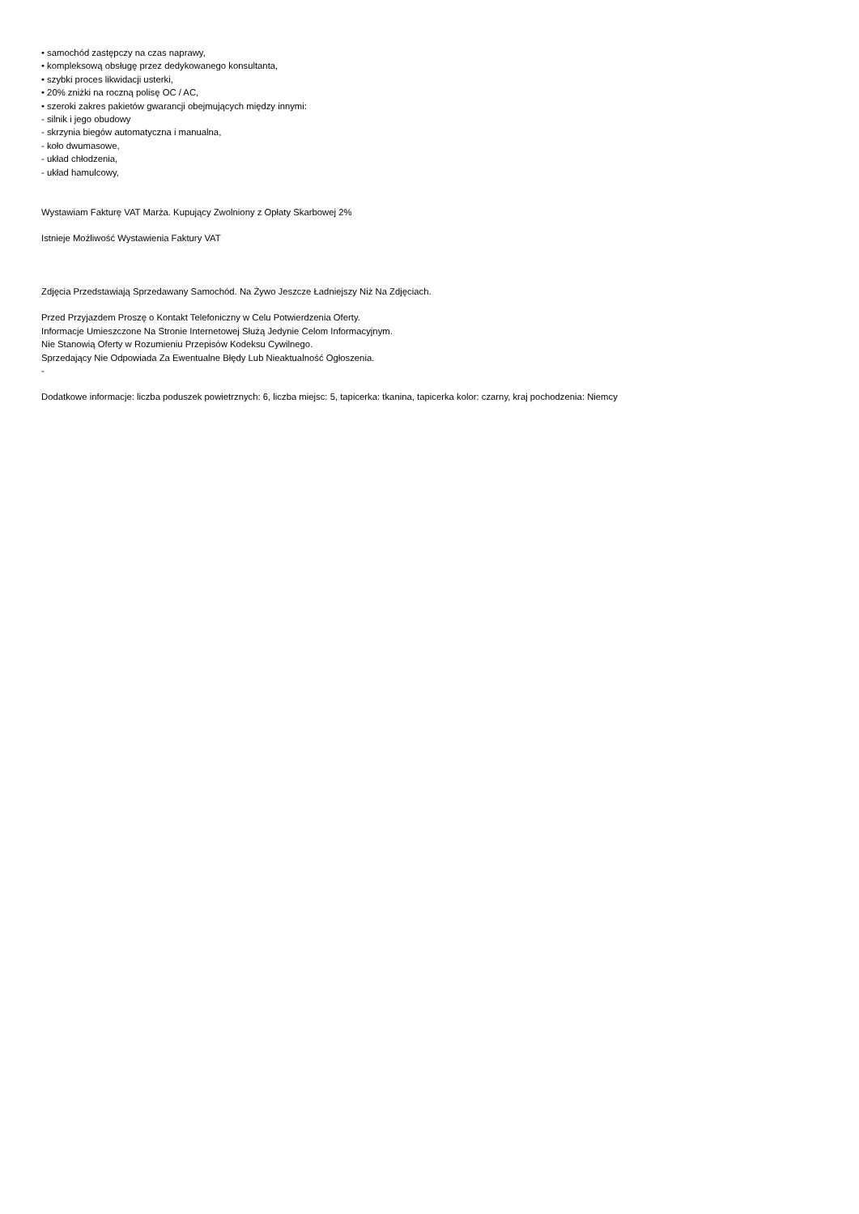• samochód zastępczy na czas naprawy,
• kompleksową obsługę przez dedykowanego konsultanta,
• szybki proces likwidacji usterki,
• 20% zniżki na roczną polisę OC / AC,
• szeroki zakres pakietów gwarancji obejmujących między innymi:
- silnik i jego obudowy
- skrzynia biegów automatyczna i manualna,
- koło dwumasowe,
- układ chłodzenia,
- układ hamulcowy,
Wystawiam Fakturę VAT Marża. Kupujący Zwolniony z Opłaty Skarbowej 2%
Istnieje Możliwość Wystawienia Faktury VAT
Zdjęcia Przedstawiają Sprzedawany Samochód. Na Żywo Jeszcze Ładniejszy Niż Na Zdjęciach.
Przed Przyjazdem Proszę o Kontakt Telefoniczny w Celu Potwierdzenia Oferty.
Informacje Umieszczone Na Stronie Internetowej Służą Jedynie Celom Informacyjnym.
Nie Stanowią Oferty w Rozumieniu Przepisów Kodeksu Cywilnego.
Sprzedający Nie Odpowiada Za Ewentualne Błędy Lub Nieaktualność Ogłoszenia.
-
Dodatkowe informacje: liczba poduszek powietrznych: 6, liczba miejsc: 5, tapicerka: tkanina, tapicerka kolor: czarny, kraj pochodzenia: Niemcy